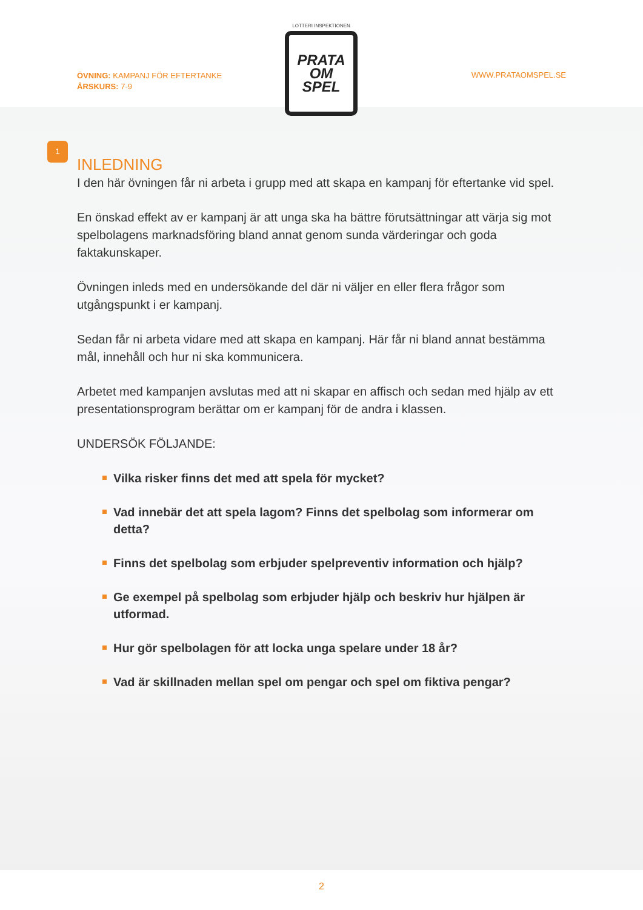ÖVNING: KAMPANJ FÖR EFTERTANKE
ÅRSKURS: 7-9
LOTTERI INSPEKTIONEN
PRATA
OM
SPEL
WWW.PRATAOMSPEL.SE
1
INLEDNING
I den här övningen får ni arbeta i grupp med att skapa en kampanj för eftertanke vid spel.
En önskad effekt av er kampanj är att unga ska ha bättre förutsättningar att värja sig mot spelbolagens marknadsföring bland annat genom sunda värderingar och goda faktakunskaper.
Övningen inleds med en undersökande del där ni väljer en eller flera frågor som utgångspunkt i er kampanj.
Sedan får ni arbeta vidare med att skapa en kampanj. Här får ni bland annat bestämma mål, innehåll och hur ni ska kommunicera.
Arbetet med kampanjen avslutas med att ni skapar en affisch och sedan med hjälp av ett presentationsprogram berättar om er kampanj för de andra i klassen.
UNDERSÖK FÖLJANDE:
Vilka risker finns det med att spela för mycket?
Vad innebär det att spela lagom? Finns det spelbolag som informerar om detta?
Finns det spelbolag som erbjuder spelpreventiv information och hjälp?
Ge exempel på spelbolag som erbjuder hjälp och beskriv hur hjälpen är utformad.
Hur gör spelbolagen för att locka unga spelare under 18 år?
Vad är skillnaden mellan spel om pengar och spel om fiktiva pengar?
2